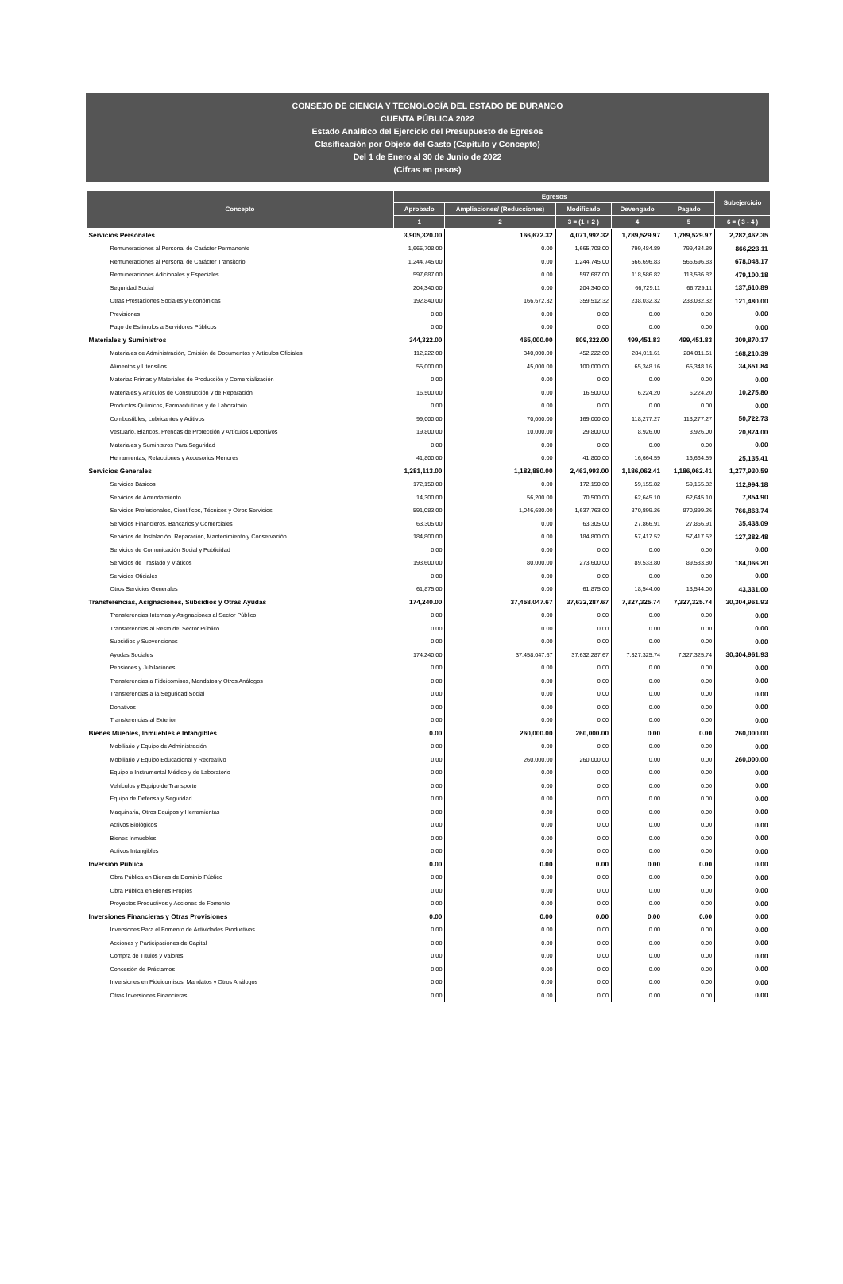CONSEJO DE CIENCIA Y TECNOLOGÍA DEL ESTADO DE DURANGO
CUENTA PÚBLICA 2022
Estado Analítico del Ejercicio del Presupuesto de Egresos
Clasificación por Objeto del Gasto (Capítulo y Concepto)
Del 1 de Enero al 30 de Junio de 2022
(Cifras en pesos)
| Concepto | Egresos | | | | | Subejercicio |
| --- | --- | --- | --- | --- | --- | --- |
| | Aprobado | Ampliaciones/ (Reducciones) | Modificado | Devengado | Pagado | |
| | 1 | 2 | 3 = (1 + 2 ) | 4 | 5 | 6 = ( 3 - 4 ) |
| Servicios Personales | 3,905,320.00 | 166,672.32 | 4,071,992.32 | 1,789,529.97 | 1,789,529.97 | 2,282,462.35 |
| Remuneraciones al Personal de Carácter Permanente | 1,665,708.00 | 0.00 | 1,665,708.00 | 799,484.89 | 799,484.89 | 866,223.11 |
| Remuneraciones al Personal de Carácter Transitorio | 1,244,745.00 | 0.00 | 1,244,745.00 | 566,696.83 | 566,696.83 | 678,048.17 |
| Remuneraciones Adicionales y Especiales | 597,687.00 | 0.00 | 597,687.00 | 118,586.82 | 118,586.82 | 479,100.18 |
| Seguridad Social | 204,340.00 | 0.00 | 204,340.00 | 66,729.11 | 66,729.11 | 137,610.89 |
| Otras Prestaciones Sociales y Económicas | 192,840.00 | 166,672.32 | 359,512.32 | 238,032.32 | 238,032.32 | 121,480.00 |
| Previsiones | 0.00 | 0.00 | 0.00 | 0.00 | 0.00 | 0.00 |
| Pago de Estímulos a Servidores Públicos | 0.00 | 0.00 | 0.00 | 0.00 | 0.00 | 0.00 |
| Materiales y Suministros | 344,322.00 | 465,000.00 | 809,322.00 | 499,451.83 | 499,451.83 | 309,870.17 |
| Materiales de Administración, Emisión de Documentos y Artículos Oficiales | 112,222.00 | 340,000.00 | 452,222.00 | 284,011.61 | 284,011.61 | 168,210.39 |
| Alimentos y Utensilios | 55,000.00 | 45,000.00 | 100,000.00 | 65,348.16 | 65,348.16 | 34,651.84 |
| Materias Primas y Materiales de Producción y Comercialización | 0.00 | 0.00 | 0.00 | 0.00 | 0.00 | 0.00 |
| Materiales y Artículos de Construcción y de Reparación | 16,500.00 | 0.00 | 16,500.00 | 6,224.20 | 6,224.20 | 10,275.80 |
| Productos Químicos, Farmacéuticos y de Laboratorio | 0.00 | 0.00 | 0.00 | 0.00 | 0.00 | 0.00 |
| Combustibles, Lubricantes y Aditivos | 99,000.00 | 70,000.00 | 169,000.00 | 118,277.27 | 118,277.27 | 50,722.73 |
| Vestuario, Blancos, Prendas de Protección y Artículos Deportivos | 19,800.00 | 10,000.00 | 29,800.00 | 8,926.00 | 8,926.00 | 20,874.00 |
| Materiales y Suministros Para Seguridad | 0.00 | 0.00 | 0.00 | 0.00 | 0.00 | 0.00 |
| Herramientas, Refacciones y Accesorios Menores | 41,800.00 | 0.00 | 41,800.00 | 16,664.59 | 16,664.59 | 25,135.41 |
| Servicios Generales | 1,281,113.00 | 1,182,880.00 | 2,463,993.00 | 1,186,062.41 | 1,186,062.41 | 1,277,930.59 |
| Servicios Básicos | 172,150.00 | 0.00 | 172,150.00 | 59,155.82 | 59,155.82 | 112,994.18 |
| Servicios de Arrendamiento | 14,300.00 | 56,200.00 | 70,500.00 | 62,645.10 | 62,645.10 | 7,854.90 |
| Servicios Profesionales, Científicos, Técnicos y Otros Servicios | 591,083.00 | 1,046,680.00 | 1,637,763.00 | 870,899.26 | 870,899.26 | 766,863.74 |
| Servicios Financieros, Bancarios y Comerciales | 63,305.00 | 0.00 | 63,305.00 | 27,866.91 | 27,866.91 | 35,438.09 |
| Servicios de Instalación, Reparación, Mantenimiento y Conservación | 184,800.00 | 0.00 | 184,800.00 | 57,417.52 | 57,417.52 | 127,382.48 |
| Servicios de Comunicación Social y Publicidad | 0.00 | 0.00 | 0.00 | 0.00 | 0.00 | 0.00 |
| Servicios de Traslado y Viáticos | 193,600.00 | 80,000.00 | 273,600.00 | 89,533.80 | 89,533.80 | 184,066.20 |
| Servicios Oficiales | 0.00 | 0.00 | 0.00 | 0.00 | 0.00 | 0.00 |
| Otros Servicios Generales | 61,875.00 | 0.00 | 61,875.00 | 18,544.00 | 18,544.00 | 43,331.00 |
| Transferencias, Asignaciones, Subsidios y Otras Ayudas | 174,240.00 | 37,458,047.67 | 37,632,287.67 | 7,327,325.74 | 7,327,325.74 | 30,304,961.93 |
| Transferencias Internas y Asignaciones al Sector Público | 0.00 | 0.00 | 0.00 | 0.00 | 0.00 | 0.00 |
| Transferencias al Resto del Sector Público | 0.00 | 0.00 | 0.00 | 0.00 | 0.00 | 0.00 |
| Subsidios y Subvenciones | 0.00 | 0.00 | 0.00 | 0.00 | 0.00 | 0.00 |
| Ayudas Sociales | 174,240.00 | 37,458,047.67 | 37,632,287.67 | 7,327,325.74 | 7,327,325.74 | 30,304,961.93 |
| Pensiones y Jubilaciones | 0.00 | 0.00 | 0.00 | 0.00 | 0.00 | 0.00 |
| Transferencias a Fideicomisos, Mandatos y Otros Análogos | 0.00 | 0.00 | 0.00 | 0.00 | 0.00 | 0.00 |
| Transferencias a la Seguridad Social | 0.00 | 0.00 | 0.00 | 0.00 | 0.00 | 0.00 |
| Donativos | 0.00 | 0.00 | 0.00 | 0.00 | 0.00 | 0.00 |
| Transferencias al Exterior | 0.00 | 0.00 | 0.00 | 0.00 | 0.00 | 0.00 |
| Bienes Muebles, Inmuebles e Intangibles | 0.00 | 260,000.00 | 260,000.00 | 0.00 | 0.00 | 260,000.00 |
| Mobiliario y Equipo de Administración | 0.00 | 0.00 | 0.00 | 0.00 | 0.00 | 0.00 |
| Mobiliario y Equipo Educacional y Recreativo | 0.00 | 260,000.00 | 260,000.00 | 0.00 | 0.00 | 260,000.00 |
| Equipo e Instrumental Médico y de Laboratorio | 0.00 | 0.00 | 0.00 | 0.00 | 0.00 | 0.00 |
| Vehículos y Equipo de Transporte | 0.00 | 0.00 | 0.00 | 0.00 | 0.00 | 0.00 |
| Equipo de Defensa y Seguridad | 0.00 | 0.00 | 0.00 | 0.00 | 0.00 | 0.00 |
| Maquinaria, Otros Equipos y Herramientas | 0.00 | 0.00 | 0.00 | 0.00 | 0.00 | 0.00 |
| Activos Biológicos | 0.00 | 0.00 | 0.00 | 0.00 | 0.00 | 0.00 |
| Bienes Inmuebles | 0.00 | 0.00 | 0.00 | 0.00 | 0.00 | 0.00 |
| Activos Intangibles | 0.00 | 0.00 | 0.00 | 0.00 | 0.00 | 0.00 |
| Inversión Pública | 0.00 | 0.00 | 0.00 | 0.00 | 0.00 | 0.00 |
| Obra Pública en Bienes de Dominio Público | 0.00 | 0.00 | 0.00 | 0.00 | 0.00 | 0.00 |
| Obra Pública en Bienes Propios | 0.00 | 0.00 | 0.00 | 0.00 | 0.00 | 0.00 |
| Proyectos Productivos y Acciones de Fomento | 0.00 | 0.00 | 0.00 | 0.00 | 0.00 | 0.00 |
| Inversiones Financieras y Otras Provisiones | 0.00 | 0.00 | 0.00 | 0.00 | 0.00 | 0.00 |
| Inversiones Para el Fomento de Actividades Productivas. | 0.00 | 0.00 | 0.00 | 0.00 | 0.00 | 0.00 |
| Acciones y Participaciones de Capital | 0.00 | 0.00 | 0.00 | 0.00 | 0.00 | 0.00 |
| Compra de Títulos y Valores | 0.00 | 0.00 | 0.00 | 0.00 | 0.00 | 0.00 |
| Concesión de Préstamos | 0.00 | 0.00 | 0.00 | 0.00 | 0.00 | 0.00 |
| Inversiones en Fideicomisos, Mandatos y Otros Análogos | 0.00 | 0.00 | 0.00 | 0.00 | 0.00 | 0.00 |
| Otras Inversiones Financieras | 0.00 | 0.00 | 0.00 | 0.00 | 0.00 | 0.00 |